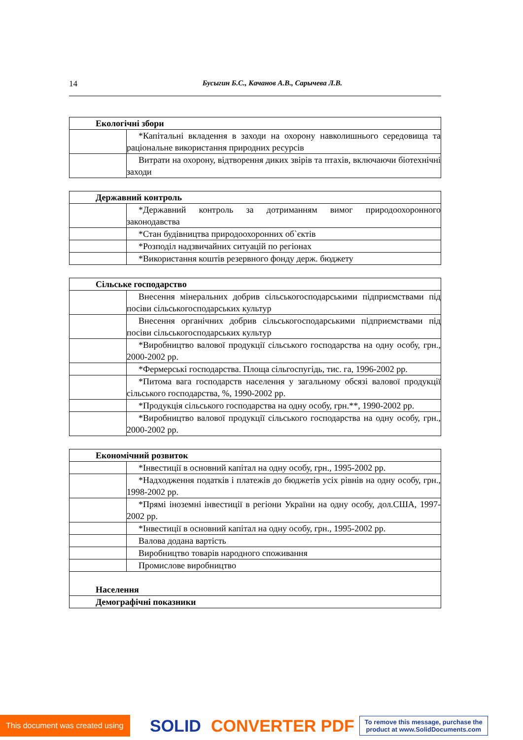14 Бусыгин Б.С., Качанов А.В., Сарычева Л.В.
| Екологічні збори | |
| --- | --- |
| | *Капітальні вкладення в заходи на охорону навколишнього середовища та раціональне використання природних ресурсів |
| | Витрати на охорону, відтворення диких звірів та птахів, включаючи біотехнічні заходи |
| Державний контроль | |
| --- | --- |
| | *Державний контроль за дотриманням вимог природоохоронного законодавства |
| | *Стан будівництва природоохоронних об`єктів |
| | *Розподіл надзвичайних ситуацій по регіонах |
| | *Використання коштів резервного фонду держ. бюджету |
| Сільське господарство | |
| --- | --- |
| | Внесення мінеральних добрив сільськогосподарськими підприємствами під посіви сільськогосподарських культур |
| | Внесення органічних добрив сільськогосподарськими підприємствами під посіви сільськогосподарських культур |
| | *Виробництво валової продукції сільського господарства на одну особу, грн., 2000-2002 рр. |
| | *Фермерські господарства. Площа сільгоспугідь, тис. га, 1996-2002 рр. |
| | *Питома вага господарств населення у загальному обсязі валової продукції сільського господарства, %, 1990-2002 рр. |
| | *Продукція сільського господарства на одну особу, грн.**, 1990-2002 рр. |
| | *Виробництво валової продукції сільського господарства на одну особу, грн., 2000-2002 рр. |
| Економічний розвиток | |
| --- | --- |
| | *Інвестиції в основний капітал на одну особу, грн., 1995-2002 рр. |
| | *Надходження податків і платежів до бюджетів усіх рівнів на одну особу, грн., 1998-2002 рр. |
| | *Прямі іноземні інвестиції в регіони України на одну особу, дол.США, 1997-2002 рр. |
| | *Інвестиції в основний капітал на одну особу, грн., 1995-2002 рр. |
| | Валова додана вартість |
| | Виробництво товарів народного споживання |
| | Промислове виробництво |
| Населення | |
| Демографічні показники | |
This document was created using SOLID CONVERTER PDF To remove this message, purchase the
product at www.SolidDocuments.com